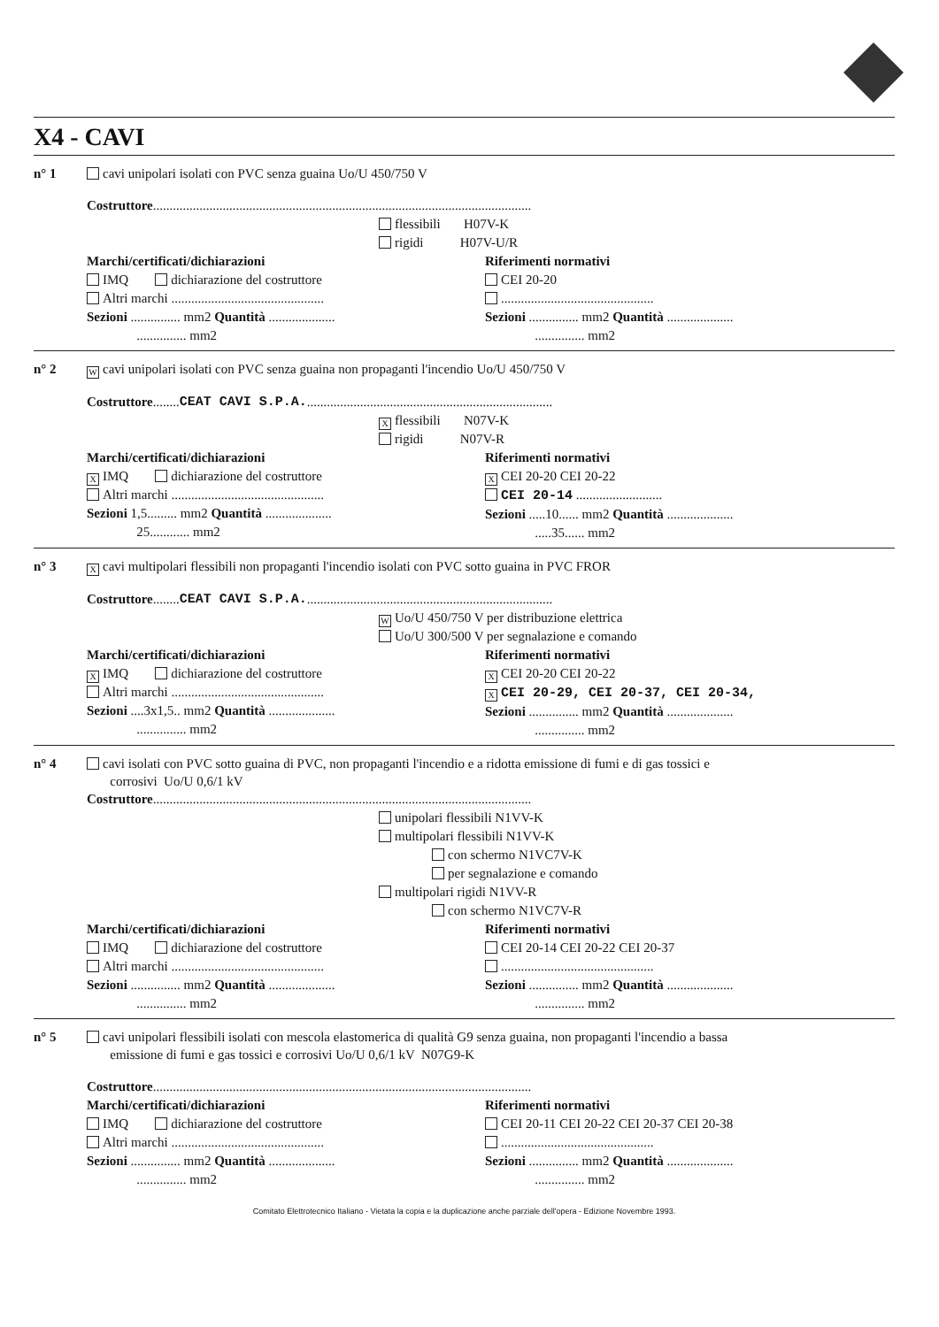X4 - CAVI
n° 1 cavi unipolari isolati con PVC senza guaina Uo/U 450/750 V
Costruttore ..................................................................................................................
flessibili H07V-K
rigidi H07V-U/R
Marchi/certificati/dichiarazioni
IMQ dichiarazione del costruttore
Altri marchi ..............................................
Sezioni ............... mm2 Quantità ....................
............... mm2
Riferimenti normativi
CEI 20-20
..............................................
Sezioni ............... mm2 Quantità ....................
............... mm2
n° 2 W cavi unipolari isolati con PVC senza guaina non propaganti l'incendio Uo/U 450/750 V
Costruttore ........ CEAT CAVI S.P.A. ..........................................................................
Xflessibili N07V-K
rigidi N07V-R
Marchi/certificati/dichiarazioni
X IMQ dichiarazione del costruttore
Altri marchi ..............................................
Sezioni 1,5......... mm2 Quantità ....................
25............ mm2
Riferimenti normativi
X CEI 20-20 CEI 20-22
CEI 20-14 ..........................
Sezioni .....10...... mm2 Quantità ....................
.....35...... mm2
n° 3 X cavi multipolari flessibili non propaganti l'incendio isolati con PVC sotto guaina in PVC FROR
Costruttore ........ CEAT CAVI S.P.A. ..........................................................................
W Uo/U 450/750 V per distribuzione elettrica
Uo/U 300/500 V per segnalazione e comando
Marchi/certificati/dichiarazioni
X IMQ dichiarazione del costruttore
Altri marchi ..............................................
Sezioni ....3x1,5.. mm2 Quantità ....................
............... mm2
Riferimenti normativi
X CEI 20-20 CEI 20-22
X CEI 20-29, CEI 20-37, CEI 20-34,
Sezioni ............... mm2 Quantità ....................
............... mm2
n° 4 cavi isolati con PVC sotto guaina di PVC, non propaganti l'incendio e a ridotta emissione di fumi e di gas tossici e
corrosivi Uo/U 0,6/1 kV
Costruttore ..................................................................................................................
unipolari flessibili N1VV-K
multipolari flessibili N1VV-K
con schermo N1VC7V-K
per segnalazione e comando
multipolari rigidi N1VV-R
con schermo N1VC7V-R
Marchi/certificati/dichiarazioni
IMQ dichiarazione del costruttore
Altri marchi ..............................................
Sezioni ............... mm2 Quantità ....................
............... mm2
Riferimenti normativi
CEI 20-14 CEI 20-22 CEI 20-37
..............................................
Sezioni ............... mm2 Quantità ....................
............... mm2
n° 5 cavi unipolari flessibili isolati con mescola elastomerica di qualità G9 senza guaina, non propaganti l'incendio a bassa
emissione di fumi e gas tossici e corrosivi Uo/U 0,6/1 kV N07G9-K
Costruttore ..................................................................................................................
Marchi/certificati/dichiarazioni
IMQ dichiarazione del costruttore
Altri marchi ..............................................
Sezioni ............... mm2 Quantità ....................
............... mm2
Riferimenti normativi
CEI 20-11 CEI 20-22 CEI 20-37 CEI 20-38
..............................................
Sezioni ............... mm2 Quantità ....................
............... mm2
Comitato Elettrotecnico Italiano - Vietata la copia e la duplicazione anche parziale dell'opera - Edizione Novembre 1993.